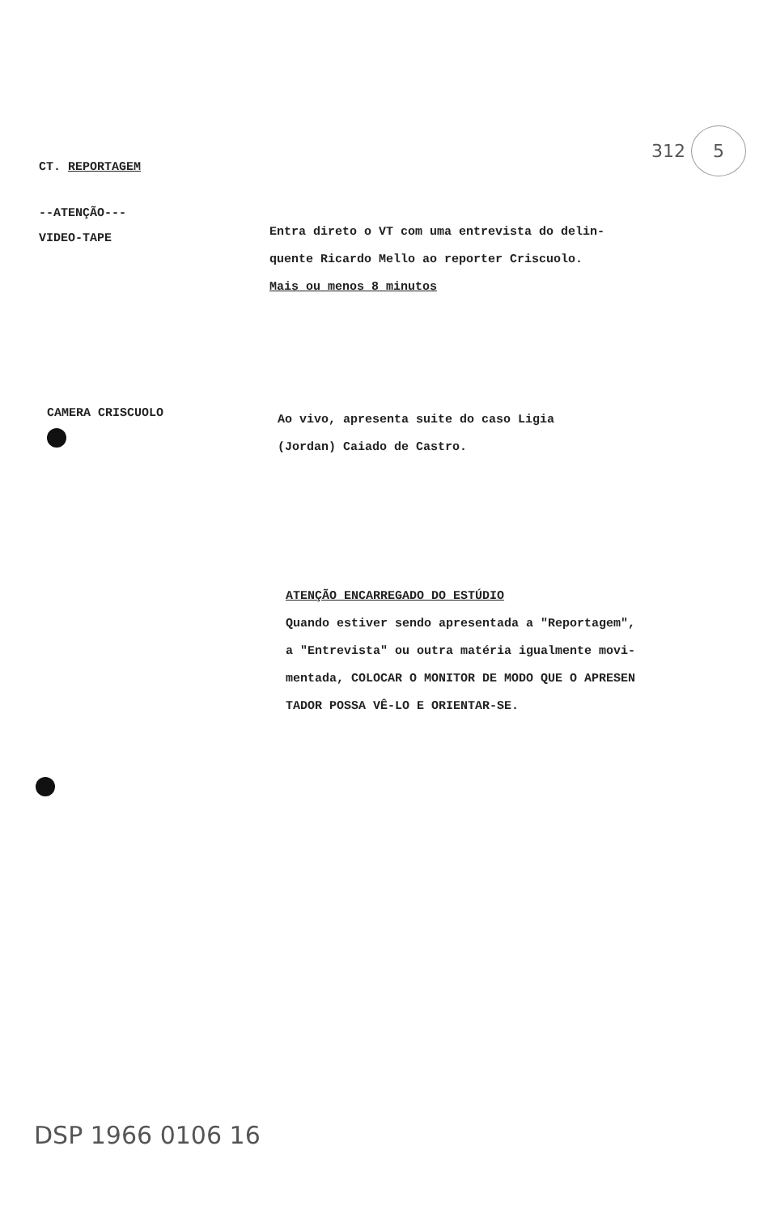312 5
CT. REPORTAGEM
--ATENÇÃO---
VIDEO-TAPE
Entra direto o VT com uma entrevista do delin-
quente Ricardo Mello ao reporter Criscuolo.
Mais ou menos 8 minutos
CAMERA CRISCUOLO
Ao vivo, apresenta suite do caso Ligia
(Jordan) Caiado de Castro.
ATENÇÃO ENCARREGADO DO ESTÚDIO
Quando estiver sendo apresentada a "Reportagem",
a "Entrevista" ou outra matéria igualmente movi-
mentada, COLOCAR O MONITOR DE MODO QUE O APRESEN
TADOR POSSA VÊ-LO E ORIENTAR-SE.
DSP 1966 0106 16